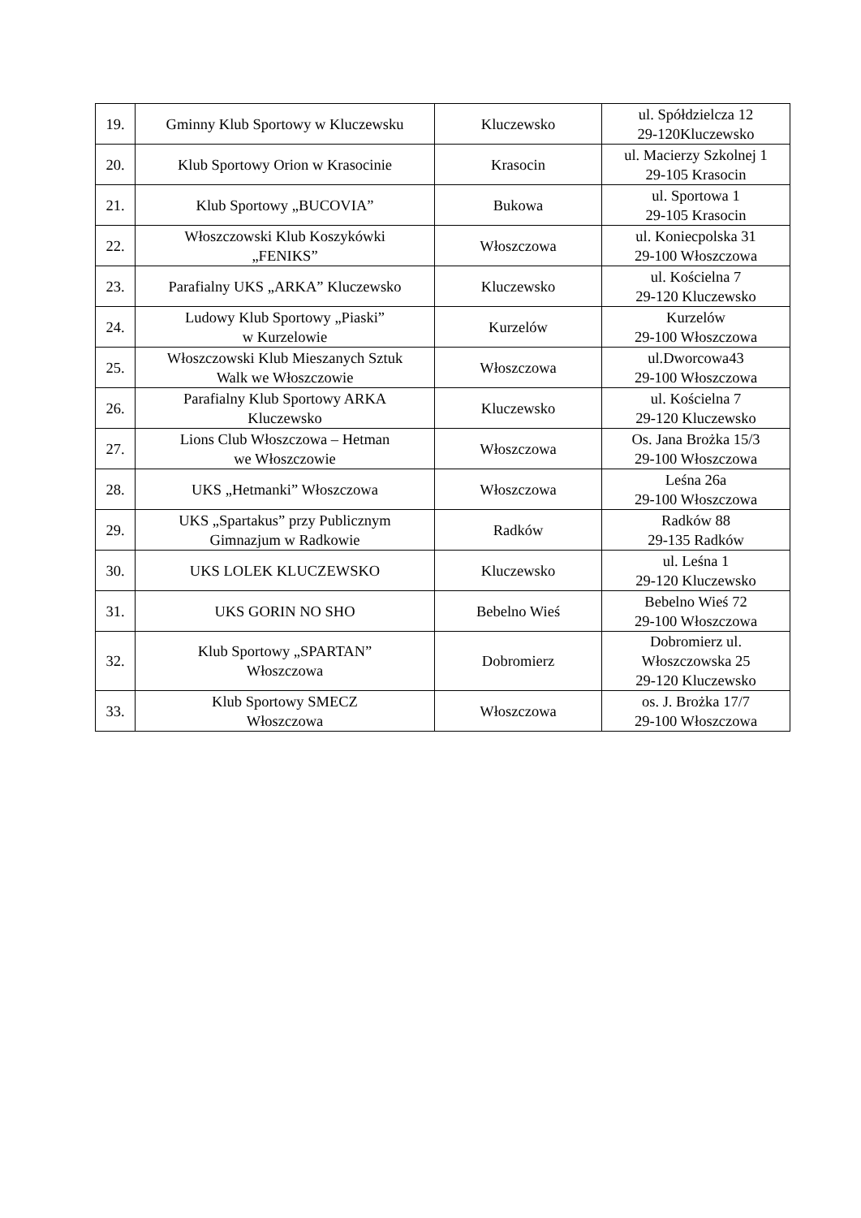| 19. | Gminny Klub Sportowy w Kluczewsku | Kluczewsko | ul. Spółdzielcza 12 29-120Kluczewsko |
| 20. | Klub Sportowy Orion w Krasocinie | Krasocin | ul. Macierzy Szkolnej 1 29-105 Krasocin |
| 21. | Klub Sportowy „BUCOVIA” | Bukowa | ul. Sportowa 1 29-105 Krasocin |
| 22. | Włoszczowski Klub Koszykówki „FENIKS” | Włoszczowa | ul. Koniecpolska 31 29-100 Włoszczowa |
| 23. | Parafialny UKS „ARKA” Kluczewsko | Kluczewsko | ul. Kościelna 7 29-120 Kluczewsko |
| 24. | Ludowy Klub Sportowy „Piaski” w Kurzelowie | Kurzelów | Kurzelów 29-100 Włoszczowa |
| 25. | Włoszczowski Klub Mieszanych Sztuk Walk we Włoszczowie | Włoszczowa | ul.Dworcowa43 29-100 Włoszczowa |
| 26. | Parafialny Klub Sportowy ARKA Kluczewsko | Kluczewsko | ul. Kościelna 7 29-120 Kluczewsko |
| 27. | Lions Club Włoszczowa – Hetman we Włoszczowie | Włoszczowa | Os. Jana Brożka 15/3 29-100 Włoszczowa |
| 28. | UKS „Hetmanki” Włoszczowa | Włoszczowa | Leśna 26a 29-100 Włoszczowa |
| 29. | UKS „Spartakus” przy Publicznym Gimnazjum w Radkowie | Radków | Radków 88 29-135 Radków |
| 30. | UKS LOLEK KLUCZEWSKO | Kluczewsko | ul. Leśna 1 29-120 Kluczewsko |
| 31. | UKS GORIN NO SHO | Bebelno Wieś | Bebelno Wieś 72 29-100 Włoszczowa |
| 32. | Klub Sportowy „SPARTAN” Włoszczowa | Dobromierz | Dobromierz ul. Włoszczowska 25 29-120 Kluczewsko |
| 33. | Klub Sportowy SMECZ Włoszczowa | Włoszczowa | os. J. Brożka 17/7 29-100 Włoszczowa |